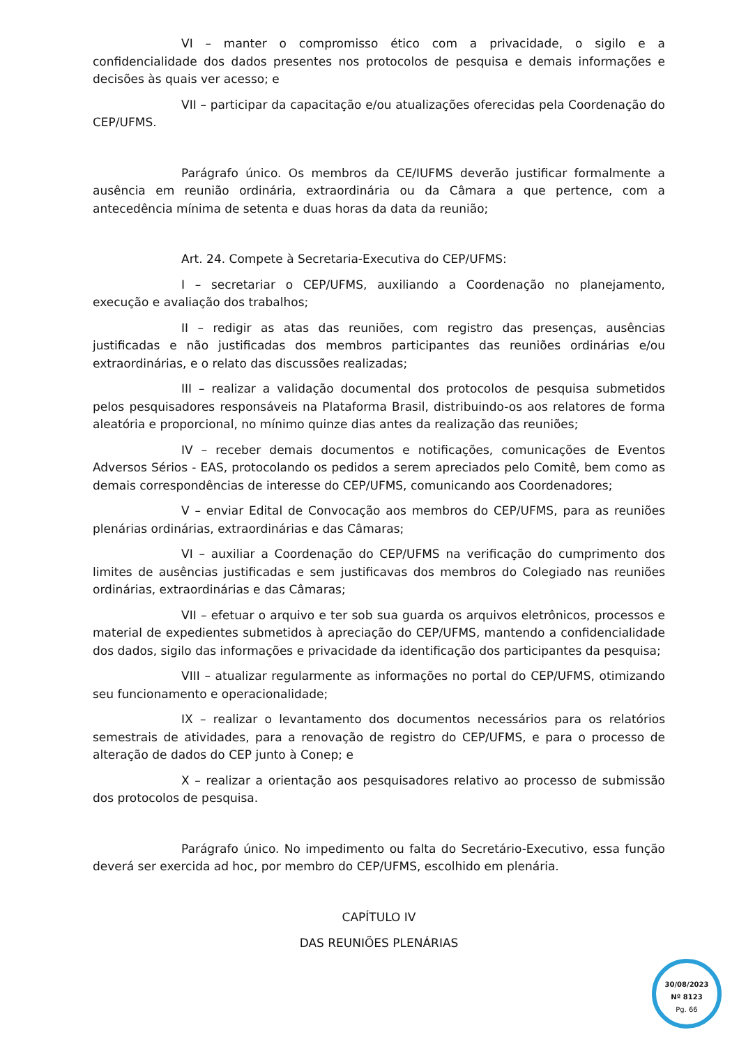VI – manter o compromisso ético com a privacidade, o sigilo e a confidencialidade dos dados presentes nos protocolos de pesquisa e demais informações e decisões às quais ver acesso; e
VII – participar da capacitação e/ou atualizações oferecidas pela Coordenação do CEP/UFMS.
Parágrafo único. Os membros da CE/IUFMS deverão justificar formalmente a ausência em reunião ordinária, extraordinária ou da Câmara a que pertence, com a antecedência mínima de setenta e duas horas da data da reunião;
Art. 24. Compete à Secretaria-Executiva do CEP/UFMS:
I – secretariar o CEP/UFMS, auxiliando a Coordenação no planejamento, execução e avaliação dos trabalhos;
II – redigir as atas das reuniões, com registro das presenças, ausências justificadas e não justificadas dos membros participantes das reuniões ordinárias e/ou extraordinárias, e o relato das discussões realizadas;
III – realizar a validação documental dos protocolos de pesquisa submetidos pelos pesquisadores responsáveis na Plataforma Brasil, distribuindo-os aos relatores de forma aleatória e proporcional, no mínimo quinze dias antes da realização das reuniões;
IV – receber demais documentos e notificações, comunicações de Eventos Adversos Sérios - EAS, protocolando os pedidos a serem apreciados pelo Comitê, bem como as demais correspondências de interesse do CEP/UFMS, comunicando aos Coordenadores;
V – enviar Edital de Convocação aos membros do CEP/UFMS, para as reuniões plenárias ordinárias, extraordinárias e das Câmaras;
VI – auxiliar a Coordenação do CEP/UFMS na verificação do cumprimento dos limites de ausências justificadas e sem justificavas dos membros do Colegiado nas reuniões ordinárias, extraordinárias e das Câmaras;
VII – efetuar o arquivo e ter sob sua guarda os arquivos eletrônicos, processos e material de expedientes submetidos à apreciação do CEP/UFMS, mantendo a confidencialidade dos dados, sigilo das informações e privacidade da identificação dos participantes da pesquisa;
VIII – atualizar regularmente as informações no portal do CEP/UFMS, otimizando seu funcionamento e operacionalidade;
IX – realizar o levantamento dos documentos necessários para os relatórios semestrais de atividades, para a renovação de registro do CEP/UFMS, e para o processo de alteração de dados do CEP junto à Conep; e
X – realizar a orientação aos pesquisadores relativo ao processo de submissão dos protocolos de pesquisa.
Parágrafo único. No impedimento ou falta do Secretário-Executivo, essa função deverá ser exercida ad hoc, por membro do CEP/UFMS, escolhido em plenária.
CAPÍTULO IV
DAS REUNIÕES PLENÁRIAS
30/08/2023
Nº 8123
Pg. 66